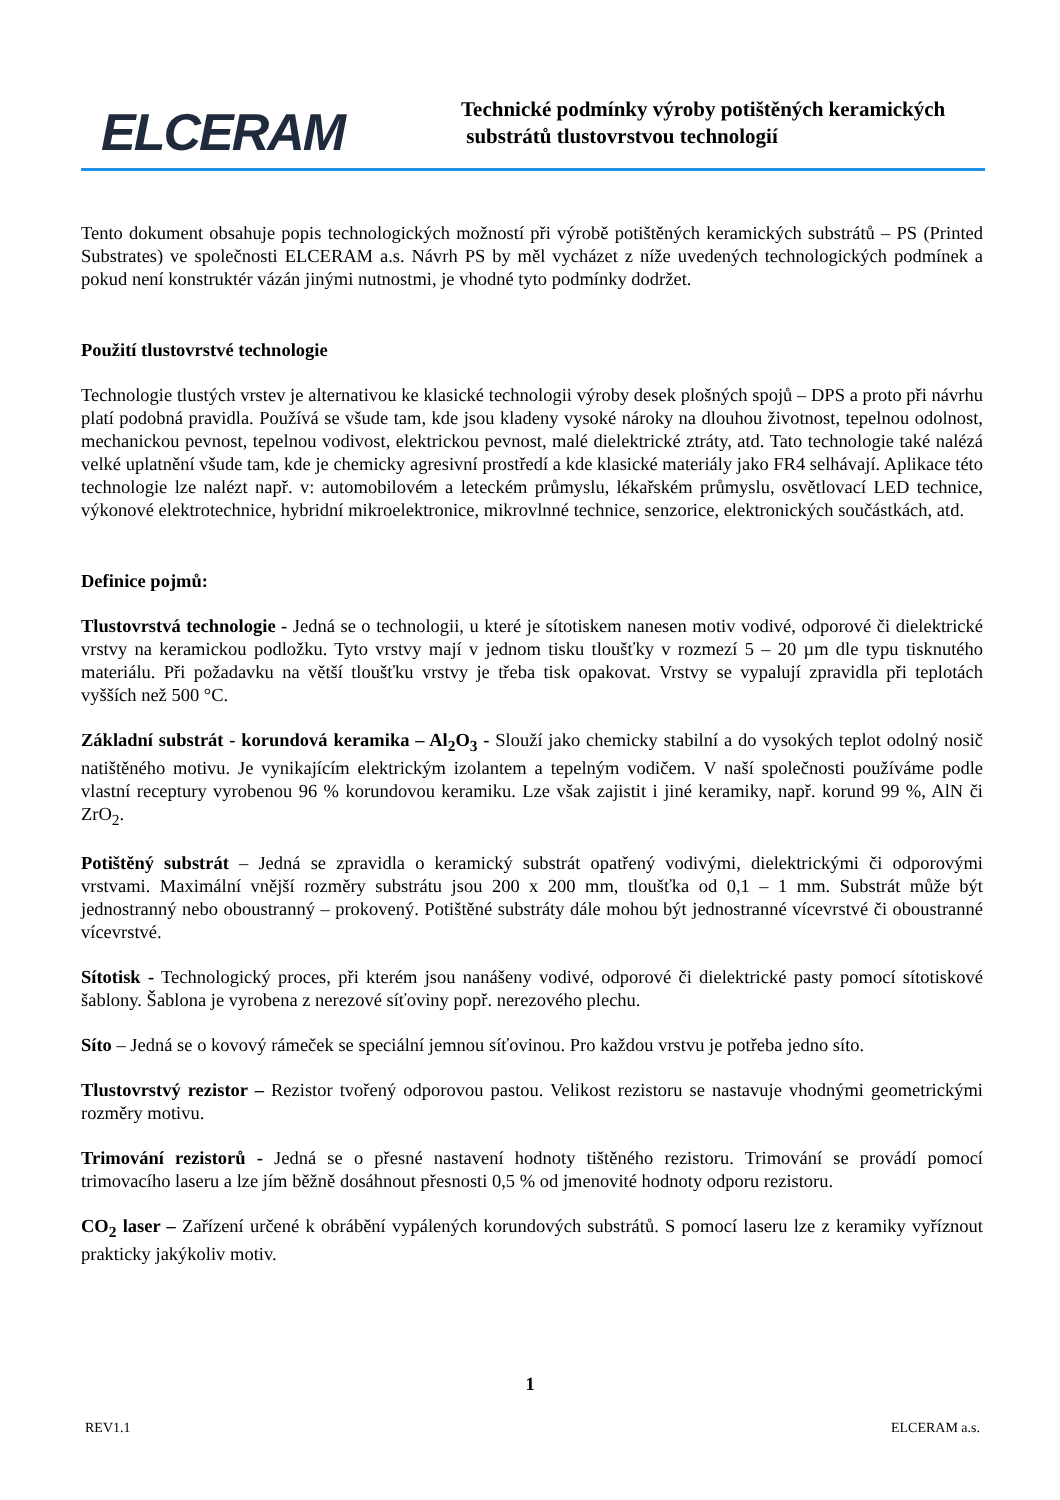ELCERAM
Technické podmínky výroby potištěných keramických
substrátů tlustovrstvou technologií
Tento dokument obsahuje popis technologických možností při výrobě potištěných keramických substrátů – PS (Printed Substrates) ve společnosti ELCERAM a.s. Návrh PS by měl vycházet z níže uvedených technologických podmínek a pokud není konstruktér vázán jinými nutnostmi, je vhodné tyto podmínky dodržet.
Použití tlustovrstvé technologie
Technologie tlustých vrstev je alternativou ke klasické technologii výroby desek plošných spojů – DPS a proto při návrhu platí podobná pravidla. Používá se všude tam, kde jsou kladeny vysoké nároky na dlouhou životnost, tepelnou odolnost, mechanickou pevnost, tepelnou vodivost, elektrickou pevnost, malé dielektrické ztráty, atd. Tato technologie také nalézá velké uplatnění všude tam, kde je chemicky agresivní prostředí a kde klasické materiály jako FR4 selhávají. Aplikace této technologie lze nalézt např. v: automobilovém a leteckém průmyslu, lékařském průmyslu, osvětlovací LED technice, výkonové elektrotechnice, hybridní mikroelektronice, mikrovlnné technice, senzorice, elektronických součástkách, atd.
Definice pojmů:
Tlustovrstvá technologie - Jedná se o technologii, u které je sítotiskem nanesen motiv vodivé, odporové či dielektrické vrstvy na keramickou podložku. Tyto vrstvy mají v jednom tisku tloušťky v rozmezí 5 – 20 µm dle typu tisknutého materiálu. Při požadavku na větší tloušťku vrstvy je třeba tisk opakovat. Vrstvy se vypalují zpravidla při teplotách vyšších než 500 °C.
Základní substrát - korundová keramika – Al<sub>2</sub>O<sub>3</sub> - Slouží jako chemicky stabilní a do vysokých teplot odolný nosič natištěného motivu. Je vynikajícím elektrickým izolantem a tepelným vodičem. V naší společnosti používáme podle vlastní receptury vyrobenou 96 % korundovou keramiku. Lze však zajistit i jiné keramiky, např. korund 99 %, AlN či ZrO<sub>2</sub>.
Potištěný substrát – Jedná se zpravidla o keramický substrát opatřený vodivými, dielektrickými či odporovými vrstvami. Maximální vnější rozměry substrátu jsou 200 x 200 mm, tloušťka od 0,1 – 1 mm. Substrát může být jednostranný nebo oboustranný – prokovený. Potištěné substráty dále mohou být jednostranné vícevrstvé či oboustranné vícevrstvé.
Sítotisk - Technologický proces, při kterém jsou nanášeny vodivé, odporové či dielektrické pasty pomocí sítotiskové šablony. Šablona je vyrobena z nerezové síťoviny popř. nerezového plechu.
Síto – Jedná se o kovový rámeček se speciální jemnou síťovinou. Pro každou vrstvu je potřeba jedno síto.
Tlustovrstvý rezistor – Rezistor tvořený odporovou pastou. Velikost rezistoru se nastavuje vhodnými geometrickými rozměry motivu.
Trimování rezistorů - Jedná se o přesné nastavení hodnoty tištěného rezistoru. Trimování se provádí pomocí trimovacího laseru a lze jím běžně dosáhnout přesnosti 0,5 % od jmenovité hodnoty odporu rezistoru.
CO<sub>2</sub> laser – Zařízení určené k obrábění vypálených korundových substrátů. S pomocí laseru lze z keramiky vyříznout prakticky jakýkoliv motiv.
1
REV1.1 ELCERAM a.s.